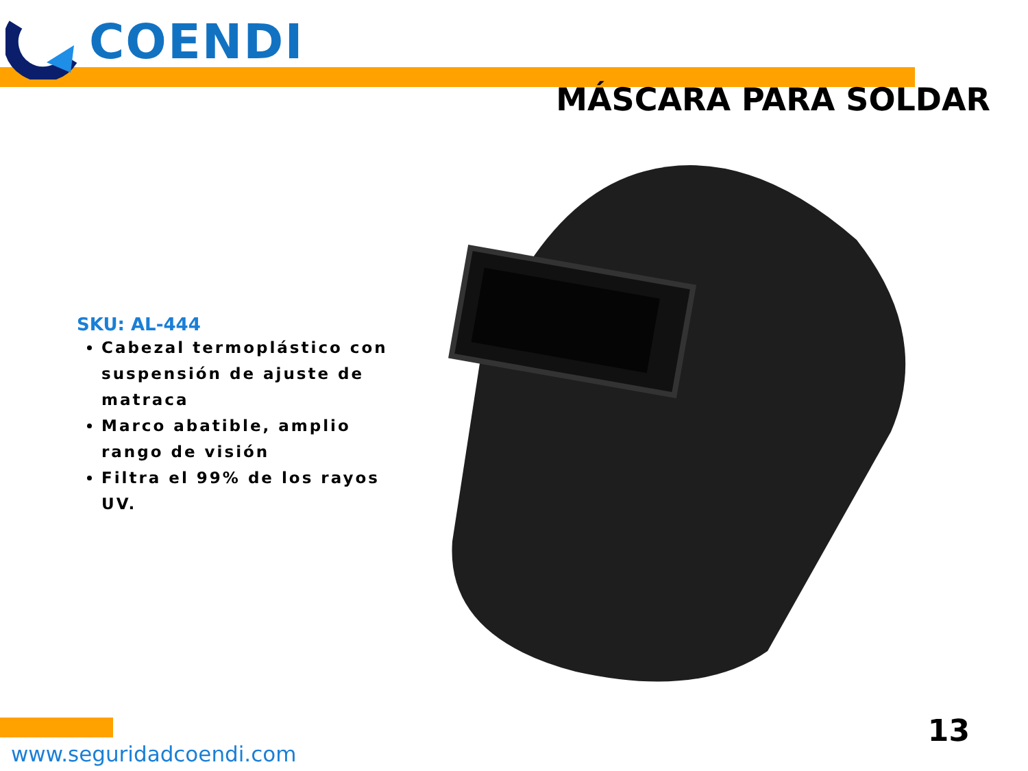COENDI
MÁSCARA PARA SOLDAR
SKU: AL-444
Cabezal termoplástico con suspensión de ajuste de matraca
Marco abatible, amplio rango de visión
Filtra el 99% de los rayos UV.
www.seguridadcoendi.com
13